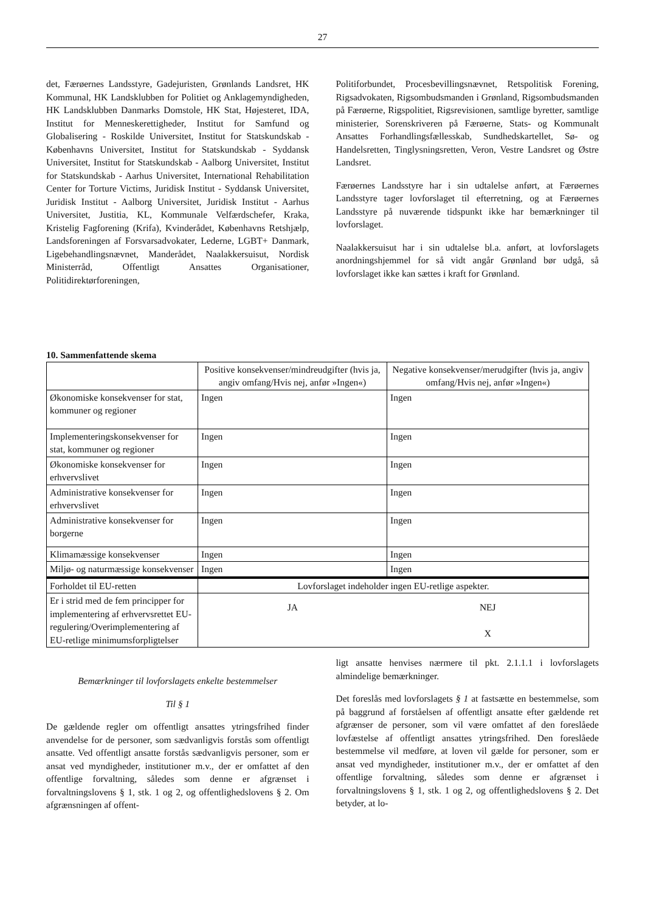27
det, Færøernes Landsstyre, Gadejuristen, Grønlands Landsret, HK Kommunal, HK Landsklubben for Politiet og Anklagemyndigheden, HK Landsklubben Danmarks Domstole, HK Stat, Højesteret, IDA, Institut for Menneskerettigheder, Institut for Samfund og Globalisering - Roskilde Universitet, Institut for Statskundskab - Københavns Universitet, Institut for Statskundskab - Syddansk Universitet, Institut for Statskundskab - Aalborg Universitet, Institut for Statskundskab - Aarhus Universitet, International Rehabilitation Center for Torture Victims, Juridisk Institut - Syddansk Universitet, Juridisk Institut - Aalborg Universitet, Juridisk Institut - Aarhus Universitet, Justitia, KL, Kommunale Velfærdschefer, Kraka, Kristelig Fagforening (Krifa), Kvinderådet, Københavns Retshjælp, Landsforeningen af Forsvarsadvokater, Lederne, LGBT+ Danmark, Ligebehandlingsnævnet, Manderådet, Naalakkersuisut, Nordisk Ministerråd, Offentligt Ansattes Organisationer, Politidirektørforeningen,
Politiforbundet, Procesbevillingsnævnet, Retspolitisk Forening, Rigsadvokaten, Rigsombudsmanden i Grønland, Rigsombudsmanden på Færøerne, Rigspolitiet, Rigsrevisionen, samtlige byretter, samtlige ministerier, Sorenskriveren på Færøerne, Stats- og Kommunalt Ansattes Forhandlingsfællesskab, Sundhedskartellet, Sø- og Handelsretten, Tinglysningsretten, Veron, Vestre Landsret og Østre Landsret.
Færøernes Landsstyre har i sin udtalelse anført, at Færøernes Landsstyre tager lovforslaget til efterretning, og at Færøernes Landsstyre på nuværende tidspunkt ikke har bemærkninger til lovforslaget.
Naalakkersuisut har i sin udtalelse bl.a. anført, at lovforslagets anordningshjemmel for så vidt angår Grønland bør udgå, så lovforslaget ikke kan sættes i kraft for Grønland.
10. Sammenfattende skema
| | Positive konsekvenser/mindreudgifter (hvis ja, angiv omfang/Hvis nej, anfør »Ingen«) | Negative konsekvenser/merudgifter (hvis ja, angiv omfang/Hvis nej, anfør »Ingen«) |
| Økonomiske konsekvenser for stat, kommuner og regioner | Ingen | Ingen |
| Implementeringskonsekvenser for stat, kommuner og regioner | Ingen | Ingen |
| Økonomiske konsekvenser for erhvervslivet | Ingen | Ingen |
| Administrative konsekvenser for erhvervslivet | Ingen | Ingen |
| Administrative konsekvenser for borgerne | Ingen | Ingen |
| Klimamæssige konsekvenser | Ingen | Ingen |
| Miljø- og naturmæssige konsekvenser | Ingen | Ingen |
| Forholdet til EU-retten | Lovforslaget indeholder ingen EU-retlige aspekter. | |
| Er i strid med de fem principper for implementering af erhvervsrettet EU-regulering/Overimplementering af EU-retlige minimumsforpligtelser | JA | NEJ X |
Bemærkninger til lovforslagets enkelte bestemmelser
Til § 1
De gældende regler om offentligt ansattes ytringsfrihed finder anvendelse for de personer, som sædvanligvis forstås som offentligt ansatte. Ved offentligt ansatte forstås sædvanligvis personer, som er ansat ved myndigheder, institutioner m.v., der er omfattet af den offentlige forvaltning, således som denne er afgrænset i forvaltningslovens § 1, stk. 1 og 2, og offentlighedslovens § 2. Om afgrænsningen af offent-
ligt ansatte henvises nærmere til pkt. 2.1.1.1 i lovforslagets almindelige bemærkninger.
Det foreslås med lovforslagets § 1 at fastsætte en bestemmelse, som på baggrund af forståelsen af offentligt ansatte efter gældende ret afgrænser de personer, som vil være omfattet af den foreslåede lovfæstelse af offentligt ansattes ytringsfrihed. Den foreslåede bestemmelse vil medføre, at loven vil gælde for personer, som er ansat ved myndigheder, institutioner m.v., der er omfattet af den offentlige forvaltning, således som denne er afgrænset i forvaltningslovens § 1, stk. 1 og 2, og offentlighedslovens § 2. Det betyder, at lo-